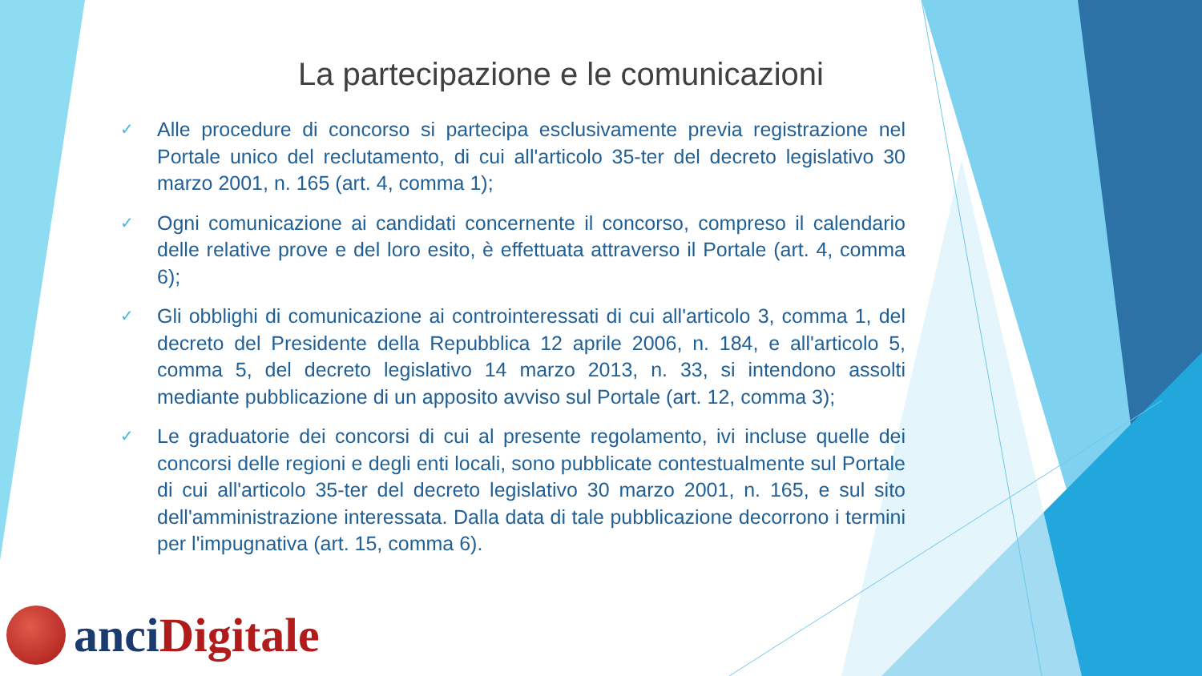La partecipazione e le comunicazioni
✓ Alle procedure di concorso si partecipa esclusivamente previa registrazione nel Portale unico del reclutamento, di cui all'articolo 35-ter del decreto legislativo 30 marzo 2001, n. 165 (art. 4, comma 1);
✓ Ogni comunicazione ai candidati concernente il concorso, compreso il calendario delle relative prove e del loro esito, è effettuata attraverso il Portale (art. 4, comma 6);
✓ Gli obblighi di comunicazione ai controinteressati di cui all'articolo 3, comma 1, del decreto del Presidente della Repubblica 12 aprile 2006, n. 184, e all'articolo 5, comma 5, del decreto legislativo 14 marzo 2013, n. 33, si intendono assolti mediante pubblicazione di un apposito avviso sul Portale (art. 12, comma 3);
✓ Le graduatorie dei concorsi di cui al presente regolamento, ivi incluse quelle dei concorsi delle regioni e degli enti locali, sono pubblicate contestualmente sul Portale di cui all'articolo 35-ter del decreto legislativo 30 marzo 2001, n. 165, e sul sito dell'amministrazione interessata. Dalla data di tale pubblicazione decorrono i termini per l'impugnativa (art. 15, comma 6).
anci Digitale